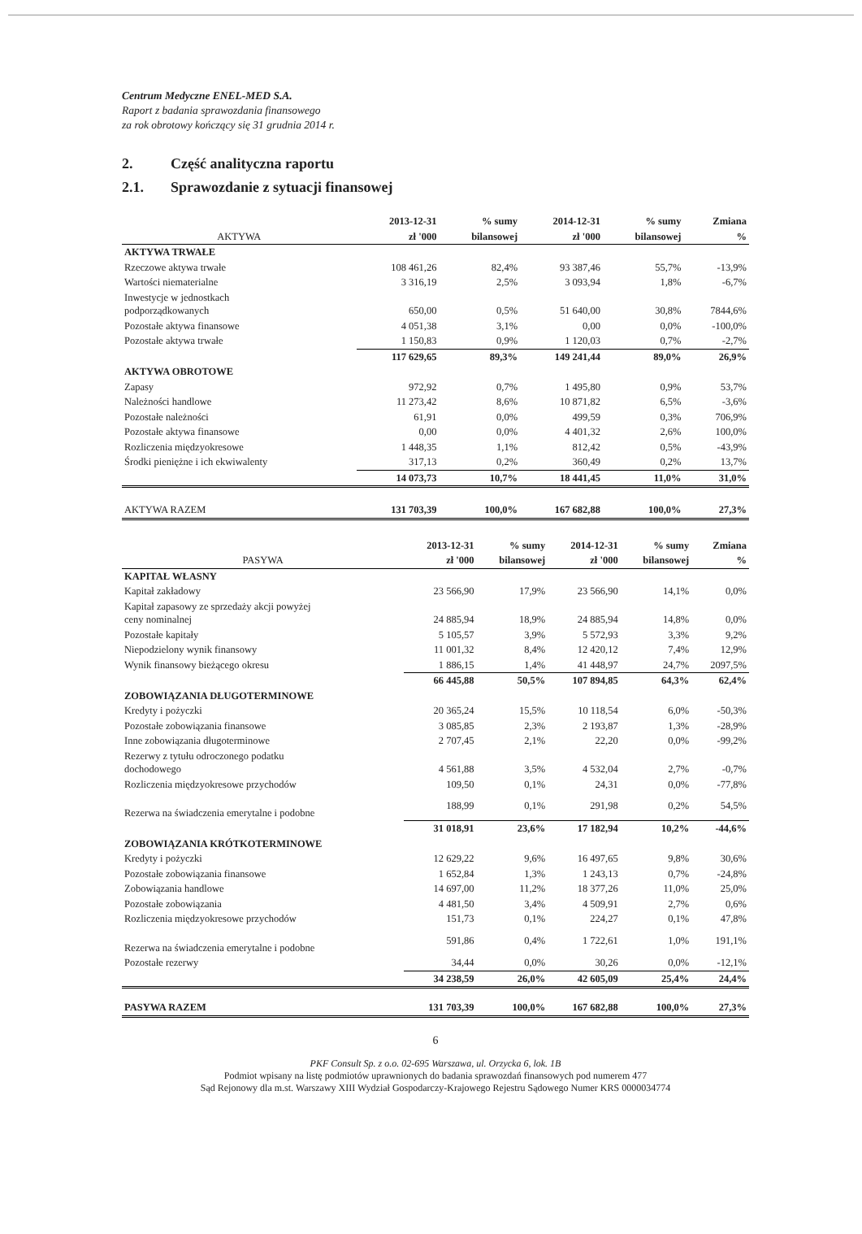Centrum Medyczne ENEL-MED S.A.
Raport z badania sprawozdania finansowego
za rok obrotowy kończący się 31 grudnia 2014 r.
2. Część analityczna raportu
2.1. Sprawozdanie z sytuacji finansowej
| | 2013-12-31 | % sumy | 2014-12-31 | % sumy | Zmiana |
| --- | --- | --- | --- | --- | --- |
| AKTYWA | zł '000 | bilansowej | zł '000 | bilansowej | % |
| AKTYWA TRWAŁE | | | | | |
| Rzeczowe aktywa trwałe | 108 461,26 | 82,4% | 93 387,46 | 55,7% | -13,9% |
| Wartości niematerialne | 3 316,19 | 2,5% | 3 093,94 | 1,8% | -6,7% |
| Inwestycje w jednostkach podporządkowanych | 650,00 | 0,5% | 51 640,00 | 30,8% | 7844,6% |
| Pozostałe aktywa finansowe | 4 051,38 | 3,1% | 0,00 | 0,0% | -100,0% |
| Pozostałe aktywa trwałe | 1 150,83 | 0,9% | 1 120,03 | 0,7% | -2,7% |
| | 117 629,65 | 89,3% | 149 241,44 | 89,0% | 26,9% |
| AKTYWA OBROTOWE | | | | | |
| Zapasy | 972,92 | 0,7% | 1 495,80 | 0,9% | 53,7% |
| Należności handlowe | 11 273,42 | 8,6% | 10 871,82 | 6,5% | -3,6% |
| Pozostałe należności | 61,91 | 0,0% | 499,59 | 0,3% | 706,9% |
| Pozostałe aktywa finansowe | 0,00 | 0,0% | 4 401,32 | 2,6% | 100,0% |
| Rozliczenia międzyokresowe | 1 448,35 | 1,1% | 812,42 | 0,5% | -43,9% |
| Środki pieniężne i ich ekwiwalenty | 317,13 | 0,2% | 360,49 | 0,2% | 13,7% |
| | 14 073,73 | 10,7% | 18 441,45 | 11,0% | 31,0% |
| AKTYWA RAZEM | 131 703,39 | 100,0% | 167 682,88 | 100,0% | 27,3% |
| | 2013-12-31 | % sumy | 2014-12-31 | % sumy | Zmiana |
| --- | --- | --- | --- | --- | --- |
| PASYWA | zł '000 | bilansowej | zł '000 | bilansowej | % |
| KAPITAŁ WŁASNY | | | | | |
| Kapitał zakładowy | 23 566,90 | 17,9% | 23 566,90 | 14,1% | 0,0% |
| Kapitał zapasowy ze sprzedaży akcji powyżej ceny nominalnej | 24 885,94 | 18,9% | 24 885,94 | 14,8% | 0,0% |
| Pozostałe kapitały | 5 105,57 | 3,9% | 5 572,93 | 3,3% | 9,2% |
| Niepodzielony wynik finansowy | 11 001,32 | 8,4% | 12 420,12 | 7,4% | 12,9% |
| Wynik finansowy bieżącego okresu | 1 886,15 | 1,4% | 41 448,97 | 24,7% | 2097,5% |
| | 66 445,88 | 50,5% | 107 894,85 | 64,3% | 62,4% |
| ZOBOWIĄZANIA DŁUGOTERMINOWE | | | | | |
| Kredyty i pożyczki | 20 365,24 | 15,5% | 10 118,54 | 6,0% | -50,3% |
| Pozostałe zobowiązania finansowe | 3 085,85 | 2,3% | 2 193,87 | 1,3% | -28,9% |
| Inne zobowiązania długoterminowe | 2 707,45 | 2,1% | 22,20 | 0,0% | -99,2% |
| Rezerwy z tytułu odroczonego podatku dochodowego | 4 561,88 | 3,5% | 4 532,04 | 2,7% | -0,7% |
| Rozliczenia międzyokresowe przychodów | 109,50 | 0,1% | 24,31 | 0,0% | -77,8% |
| Rezerwa na świadczenia emerytalne i podobne | 188,99 | 0,1% | 291,98 | 0,2% | 54,5% |
| | 31 018,91 | 23,6% | 17 182,94 | 10,2% | -44,6% |
| ZOBOWIĄZANIA KRÓTKOTERMINOWE | | | | | |
| Kredyty i pożyczki | 12 629,22 | 9,6% | 16 497,65 | 9,8% | 30,6% |
| Pozostałe zobowiązania finansowe | 1 652,84 | 1,3% | 1 243,13 | 0,7% | -24,8% |
| Zobowiązania handlowe | 14 697,00 | 11,2% | 18 377,26 | 11,0% | 25,0% |
| Pozostałe zobowiązania | 4 481,50 | 3,4% | 4 509,91 | 2,7% | 0,6% |
| Rozliczenia międzyokresowe przychodów | 151,73 | 0,1% | 224,27 | 0,1% | 47,8% |
| Rezerwa na świadczenia emerytalne i podobne | 591,86 | 0,4% | 1 722,61 | 1,0% | 191,1% |
| Pozostałe rezerwy | 34,44 | 0,0% | 30,26 | 0,0% | -12,1% |
| | 34 238,59 | 26,0% | 42 605,09 | 25,4% | 24,4% |
| PASYWA RAZEM | 131 703,39 | 100,0% | 167 682,88 | 100,0% | 27,3% |
6
PKF Consult Sp. z o.o. 02-695 Warszawa, ul. Orzycka 6, lok. 1B
Podmiot wpisany na listę podmiotów uprawnionych do badania sprawozdań finansowych pod numerem 477
Sąd Rejonowy dla m.st. Warszawy XIII Wydział Gospodarczy-Krajowego Rejestru Sądowego Numer KRS 0000034774